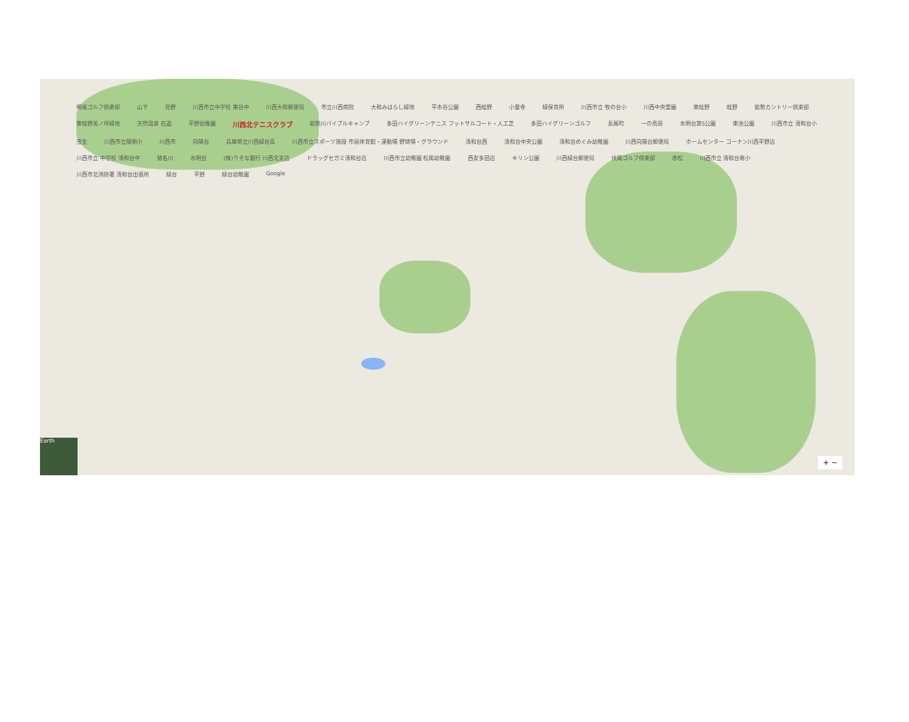鳴尾ゴルフ倶楽部 山下 見野 川西市立中学校 東谷中 川西大和郵便局 市立川西病院 大和みはらし緑地 平木谷公園 西畦野 小童寺 緑保育所 川西市立 牧の台小 川西中央霊園 東畦野 畦野 能勢カントリー倶楽部 東畦野美ノ坪緑地 天然温泉 石道 平野幼稚園 川西北テニスクラブ 能勢川バイブルキャンプ 多田ハイグリーンテニス フットサルコート・人工芝 多田ハイグリーンゴルフ 長尾町 一の鳥居 水明台第5公園 東池公園 川西市立 清和台小 虫生 川西市立陽明小 川西市 向陽台 兵庫県立川西緑台高 川西市立スポーツ施設 市民体育館・運動場 野球場・グラウンド 清和台西 清和台中央公園 清和台めぐみ幼稚園 川西向陽台郵便局 ホームセンター コーナン川西平野店 川西市立 中学校 清和台中 猪名川 水明台 (株)りそな銀行 川西北支店 ドラッグセガミ清和台店 川西市立幼稚園 松風幼稚園 西友多田店 キリン公園 川西緑台郵便局 伏尾ゴルフ倶楽部 赤松 川西市立 清和台南小 川西市北消防署 清和台出張所 緑台 平野 緑台幼稚園 Google
Earth
+ −